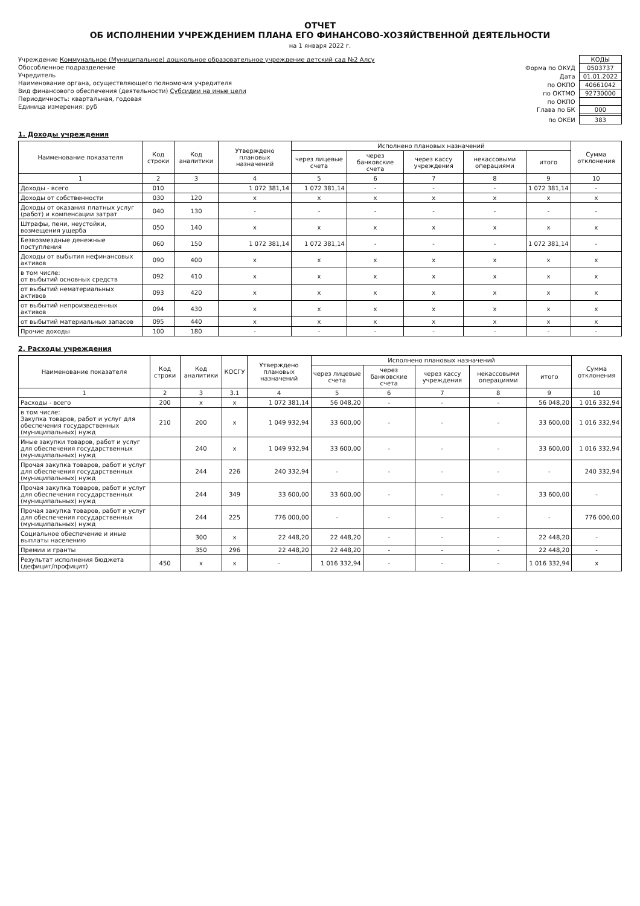ОТЧЕТ
ОБ ИСПОЛНЕНИИ УЧРЕЖДЕНИЕМ ПЛАНА ЕГО ФИНАНСОВО-ХОЗЯЙСТВЕННОЙ ДЕЯТЕЛЬНОСТИ
на 1 января 2022 г.
Учреждение Коммунальное (Муниципальное) дошкольное образовательное учреждение детский сад №2 Алсу
Обособленное подразделение
Учредитель
Наименование органа, осуществляющего полномочия учредителя
Вид финансового обеспечения (деятельности) Субсидии на иные цели
Периодичность: квартальная, годовая
Единица измерения: руб
| | КОДЫ |
| Форма по ОКУД | 0503737 |
| Дата | 01.01.2022 |
| по ОКПО | 40661042 |
| по ОКТМО | 92730000 |
| по ОКПО | |
| Глава по БК | 000 |
| по ОКЕИ | 383 |
1. Доходы учреждения
| Наименование показателя | Код строки | Код аналитики | Утверждено плановых назначений | Исполнено плановых назначений | | | | | Сумма отклонения |
| --- | --- | --- | --- | --- | --- | --- | --- | --- | --- |
| | | | | через лицевые счета | через банковские счета | через кассу учреждения | некассовыми операциями | итого | |
| 1 | 2 | 3 | 4 | 5 | 6 | 7 | 8 | 9 | 10 |
| Доходы - всего | 010 | | 1 072 381,14 | 1 072 381,14 | - | - | - | 1 072 381,14 | - |
| Доходы от собственности | 030 | 120 | x | x | x | x | x | x | x |
| Доходы от оказания платных услуг (работ) и компенсации затрат | 040 | 130 | - | - | - | - | - | - | - |
| Штрафы, пени, неустойки, возмещения ущерба | 050 | 140 | x | x | x | x | x | x | x |
| Безвозмездные денежные поступления | 060 | 150 | 1 072 381,14 | 1 072 381,14 | - | - | - | 1 072 381,14 | - |
| Доходы от выбытия нефинансовых активов | 090 | 400 | x | x | x | x | x | x | x |
| в том числе: от выбытий основных средств | 092 | 410 | x | x | x | x | x | x | x |
| от выбытий нематериальных активов | 093 | 420 | x | x | x | x | x | x | x |
| от выбытий непроизведенных активов | 094 | 430 | x | x | x | x | x | x | x |
| от выбытий материальных запасов | 095 | 440 | x | x | x | x | x | x | x |
| Прочие доходы | 100 | 180 | - | - | - | - | - | - | - |
2. Расходы учреждения
| Наименование показателя | Код строки | Код аналитики | КОСГУ | Утверждено плановых назначений | Исполнено плановых назначений | | | | | Сумма отклонения |
| --- | --- | --- | --- | --- | --- | --- | --- | --- | --- | --- |
| | | | | | через лицевые счета | через банковские счета | через кассу учреждения | некассовыми операциями | итого | |
| 1 | 2 | 3 | 3.1 | 4 | 5 | 6 | 7 | 8 | 9 | 10 |
| Расходы - всего | 200 | x | x | 1 072 381,14 | 56 048,20 | - | - | - | 56 048,20 | 1 016 332,94 |
| в том числе: Закупка товаров, работ и услуг для обеспечения государственных (муниципальных) нужд | 210 | 200 | x | 1 049 932,94 | 33 600,00 | - | - | - | 33 600,00 | 1 016 332,94 |
| Иные закупки товаров, работ и услуг для обеспечения государственных (муниципальных) нужд | | 240 | x | 1 049 932,94 | 33 600,00 | - | - | - | 33 600,00 | 1 016 332,94 |
| Прочая закупка товаров, работ и услуг для обеспечения государственных (муниципальных) нужд | | 244 | 226 | 240 332,94 | - | - | - | - | - | 240 332,94 |
| Прочая закупка товаров, работ и услуг для обеспечения государственных (муниципальных) нужд | | 244 | 349 | 33 600,00 | 33 600,00 | - | - | - | 33 600,00 | - |
| Прочая закупка товаров, работ и услуг для обеспечения государственных (муниципальных) нужд | | 244 | 225 | 776 000,00 | - | - | - | - | - | 776 000,00 |
| Социальное обеспечение и иные выплаты населению | | 300 | x | 22 448,20 | 22 448,20 | - | - | - | 22 448,20 | - |
| Премии и гранты | | 350 | 296 | 22 448,20 | 22 448,20 | - | - | - | 22 448,20 | - |
| Результат исполнения бюджета (дефицит/профицит) | 450 | x | x | - | 1 016 332,94 | - | - | - | 1 016 332,94 | x |